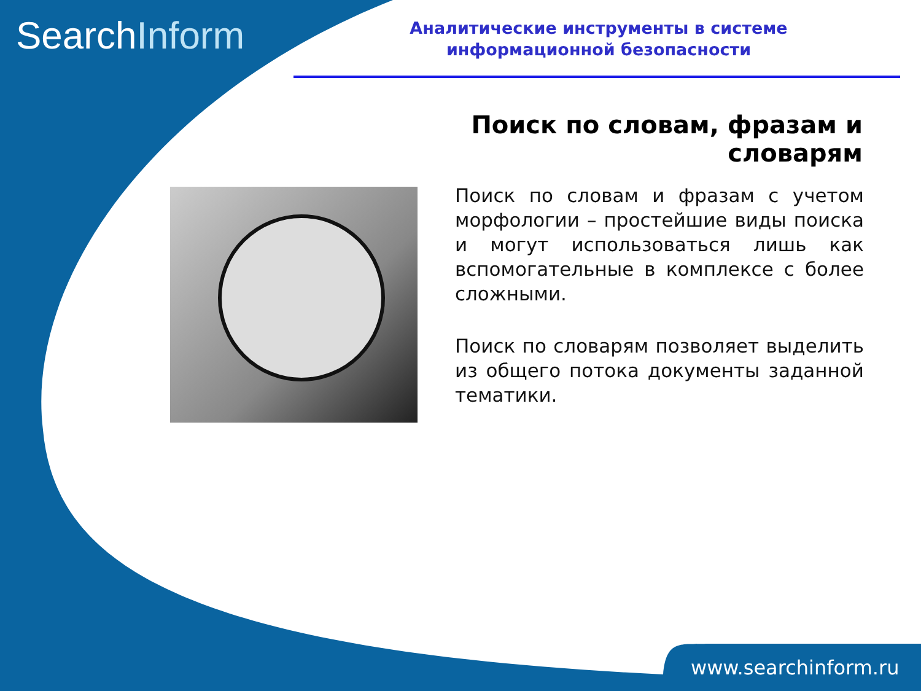SearchInform
Аналитические инструменты в системе информационной безопасности
Поиск по словам, фразам и словарям
Поиск по словам и фразам с учетом морфологии – простейшие виды поиска и могут использоваться лишь как вспомогательные в комплексе с более сложными.
Поиск по словарям позволяет выделить из общего потока документы заданной тематики.
www.searchinform.ru